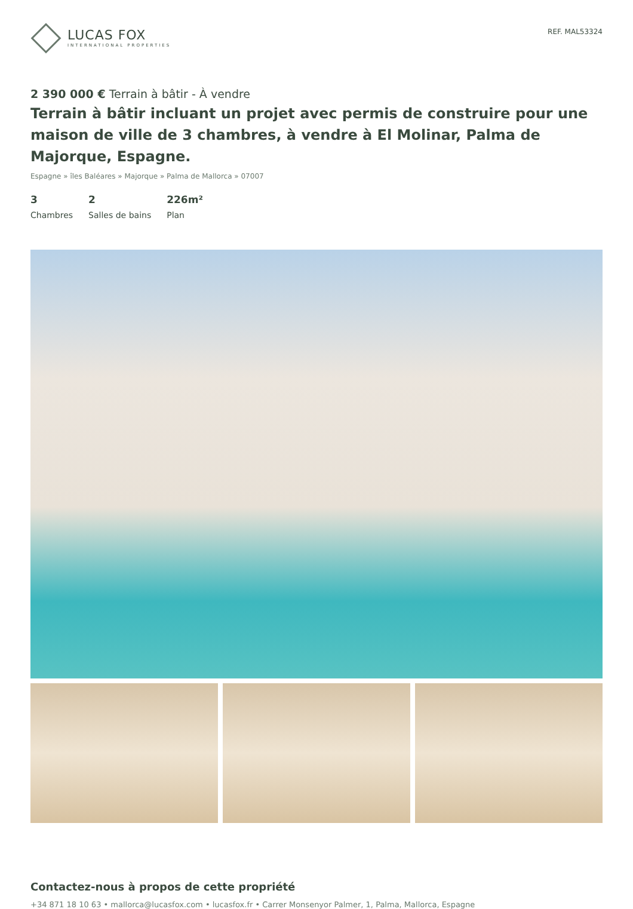LUCAS FOX
INTERNATIONAL PROPERTIES
REF. MAL53324
2 390 000 € Terrain à bâtir - À vendre
Terrain à bâtir incluant un projet avec permis de construire pour une maison de ville de 3 chambres, à vendre à El Molinar, Palma de Majorque, Espagne.
Espagne » îles Baléares » Majorque » Palma de Mallorca » 07007
3
Chambres
2
Salles de bains
226m²
Plan
Contactez-nous à propos de cette propriété
+34 871 18 10 63 • mallorca@lucasfox.com • lucasfox.fr • Carrer Monsenyor Palmer, 1, Palma, Mallorca, Espagne